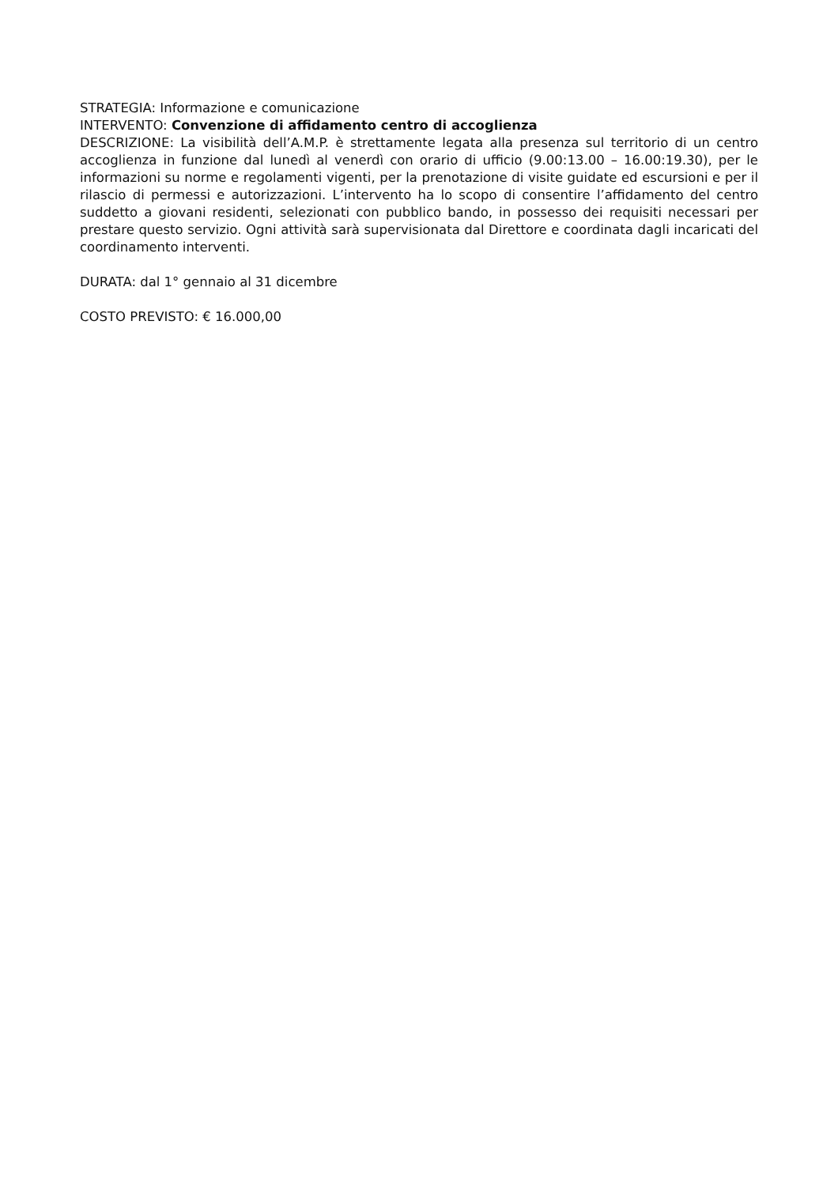STRATEGIA: Informazione e comunicazione
INTERVENTO: Convenzione di affidamento centro di accoglienza
DESCRIZIONE: La visibilità dell’A.M.P. è strettamente legata alla presenza sul territorio di un centro accoglienza in funzione dal lunedì al venerdì con orario di ufficio (9.00:13.00 – 16.00:19.30), per le informazioni su norme e regolamenti vigenti, per la prenotazione di visite guidate ed escursioni e per il rilascio di permessi e autorizzazioni. L’intervento ha lo scopo di consentire l’affidamento del centro suddetto a giovani residenti, selezionati con pubblico bando, in possesso dei requisiti necessari per prestare questo servizio. Ogni attività sarà supervisionata dal Direttore e coordinata dagli incaricati del coordinamento interventi.
DURATA: dal 1° gennaio al 31 dicembre
COSTO PREVISTO: € 16.000,00